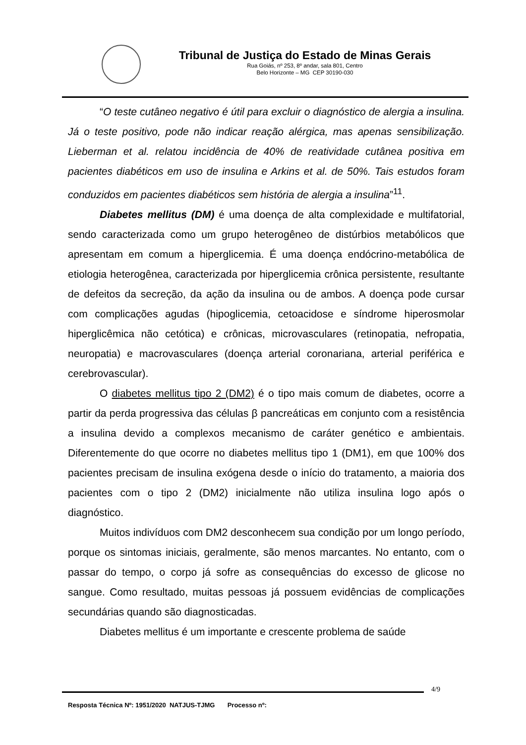Tribunal de Justiça do Estado de Minas Gerais
Rua Goiás, nº 253, 8º andar, sala 801, Centro
Belo Horizonte – MG CEP 30190-030
“O teste cutâneo negativo é útil para excluir o diagnóstico de alergia a insulina. Já o teste positivo, pode não indicar reação alérgica, mas apenas sensibilização. Lieberman et al. relatou incidência de 40% de reatividade cutânea positiva em pacientes diabéticos em uso de insulina e Arkins et al. de 50%. Tais estudos foram conduzidos em pacientes diabéticos sem história de alergia a insulina”<sup>11</sup>.
Diabetes mellitus (DM) é uma doença de alta complexidade e multifatorial, sendo caracterizada como um grupo heterogêneo de distúrbios metabólicos que apresentam em comum a hiperglicemia. É uma doença endócrino-metabólica de etiologia heterogênea, caracterizada por hiperglicemia crônica persistente, resultante de defeitos da secreção, da ação da insulina ou de ambos. A doença pode cursar com complicações agudas (hipoglicemia, cetoacidose e síndrome hiperosmolar hiperglicêmica não cetótica) e crônicas, microvasculares (retinopatia, nefropatia, neuropatia) e macrovasculares (doença arterial coronariana, arterial periférica e cerebrovascular).
O diabetes mellitus tipo 2 (DM2) é o tipo mais comum de diabetes, ocorre a partir da perda progressiva das células β pancreáticas em conjunto com a resistência a insulina devido a complexos mecanismo de caráter genético e ambientais. Diferentemente do que ocorre no diabetes mellitus tipo 1 (DM1), em que 100% dos pacientes precisam de insulina exógena desde o início do tratamento, a maioria dos pacientes com o tipo 2 (DM2) inicialmente não utiliza insulina logo após o diagnóstico.
Muitos indivíduos com DM2 desconhecem sua condição por um longo período, porque os sintomas iniciais, geralmente, são menos marcantes. No entanto, com o passar do tempo, o corpo já sofre as consequências do excesso de glicose no sangue. Como resultado, muitas pessoas já possuem evidências de complicações secundárias quando são diagnosticadas.
Diabetes mellitus é um importante e crescente problema de saúde
4/9
Resposta Técnica Nº: 1951/2020 NATJUS-TJMG Processo nº: